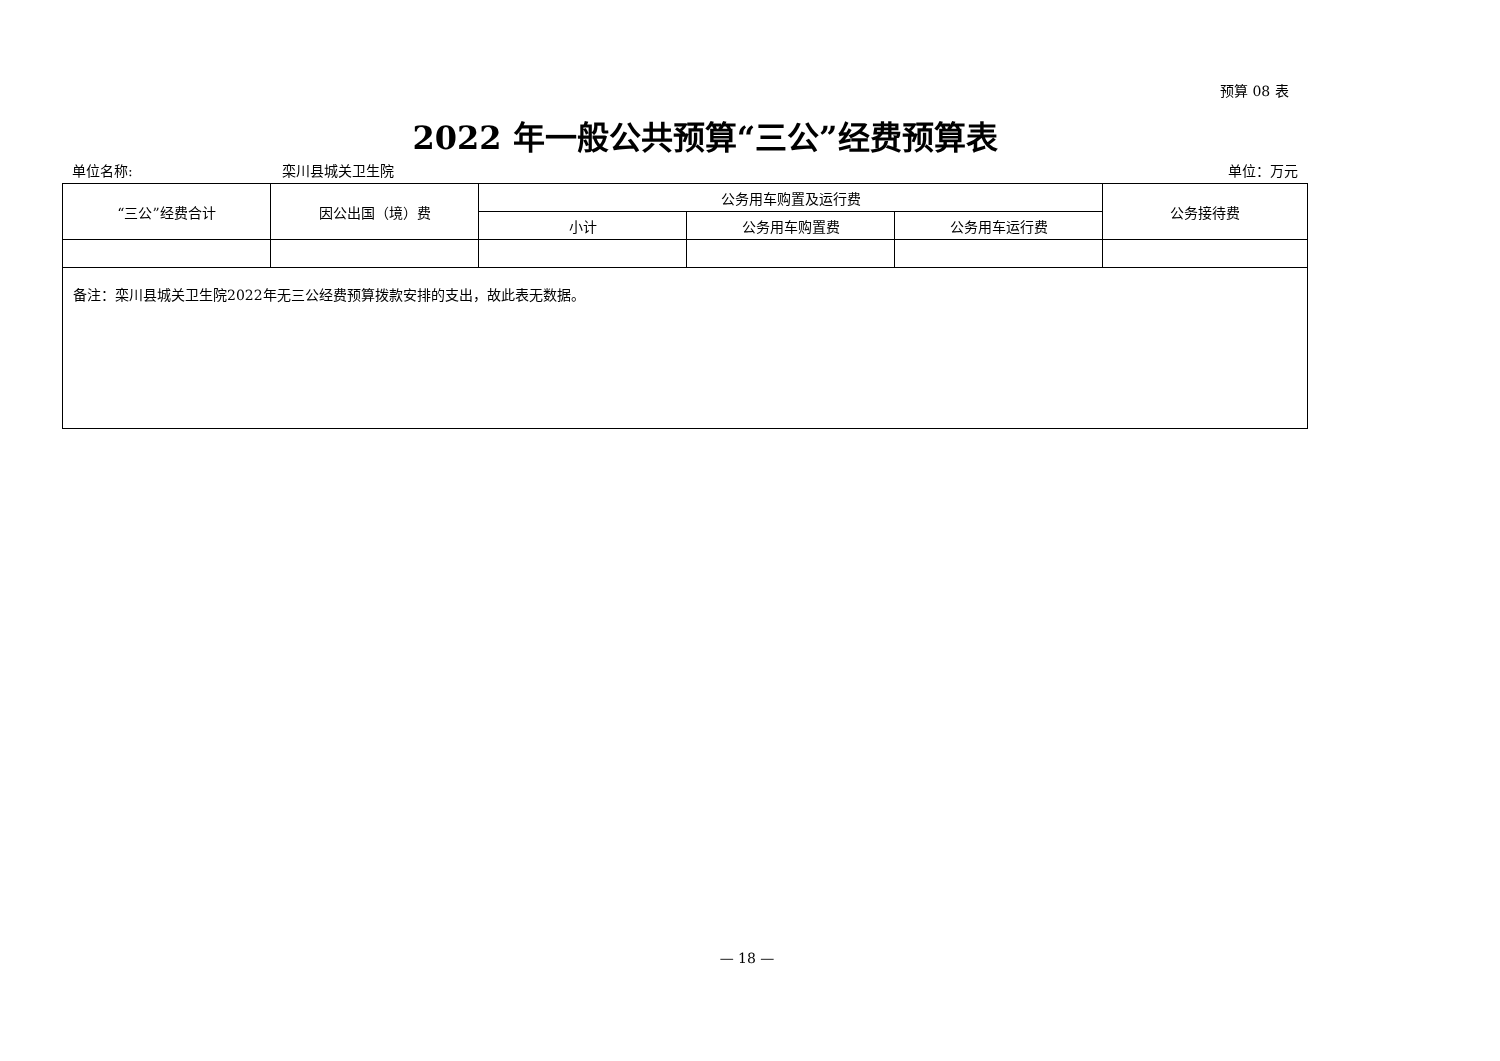预算 08 表
2022 年一般公共预算“三公”经费预算表
单位名称: 栾川县城关卫生院 单位：万元
| “三公”经费合计 | 因公出国（境）费 | 公务用车购置及运行费 | | | 公务接待费 |
| --- | --- | --- | --- | --- | --- |
| | | 小计 | 公务用车购置费 | 公务用车运行费 | |
| 备注：栾川县城关卫生院2022年无三公经费预算拨款安排的支出，故此表无数据。 | | | | | |
— 18 —